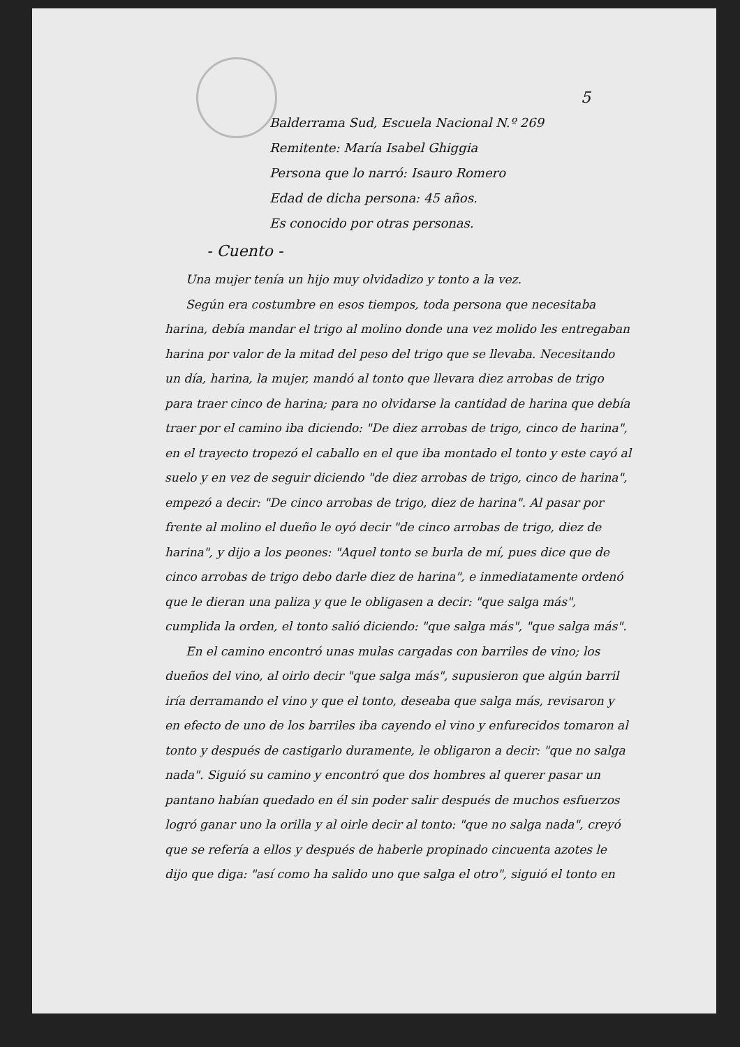5
Balderrama Sud, Escuela Nacional N.º 269
Remitente: María Isabel Ghiggia
Persona que lo narró: Isauro Romero
Edad de dicha persona: 45 años.
Es conocido por otras personas.
- Cuento -
Una mujer tenía un hijo muy olvidadizo y tonto a la vez.
Según era costumbre en esos tiempos, toda persona que necesitaba harina, debía mandar el trigo al molino donde una vez molido les entregaban harina por valor de la mitad del peso del trigo que se llevaba. Necesitando un día, harina, la mujer, mandó al tonto que llevara diez arrobas de trigo para traer cinco de harina; para no olvidarse la cantidad de harina que debía traer por el camino iba diciendo: "De diez arrobas de trigo, cinco de harina", en el trayecto tropezó el caballo en el que iba montado el tonto y este cayó al suelo y en vez de seguir diciendo "de diez arrobas de trigo, cinco de harina", empezó a decir: "De cinco arrobas de trigo, diez de harina". Al pasar por frente al molino el dueño le oyó decir "de cinco arrobas de trigo, diez de harina", y dijo a los peones: "Aquel tonto se burla de mí, pues dice que de cinco arrobas de trigo debo darle diez de harina", e inmediatamente ordenó que le dieran una paliza y que le obligasen a decir: "que salga más", cumplida la orden, el tonto salió diciendo: "que salga más", "que salga más".
En el camino encontró unas mulas cargadas con barriles de vino; los dueños del vino, al oirlo decir "que salga más", supusieron que algún barril iría derramando el vino y que el tonto, deseaba que salga más, revisaron y en efecto de uno de los barriles iba cayendo el vino y enfurecidos tomaron al tonto y después de castigarlo duramente, le obligaron a decir: "que no salga nada". Siguió su camino y encontró que dos hombres al querer pasar un pantano habían quedado en él sin poder salir después de muchos esfuerzos logró ganar uno la orilla y al oirle decir al tonto: "que no salga nada", creyó que se refería a ellos y después de haberle propinado cincuenta azotes le dijo que diga: "así como ha salido uno que salga el otro", siguió el tonto en